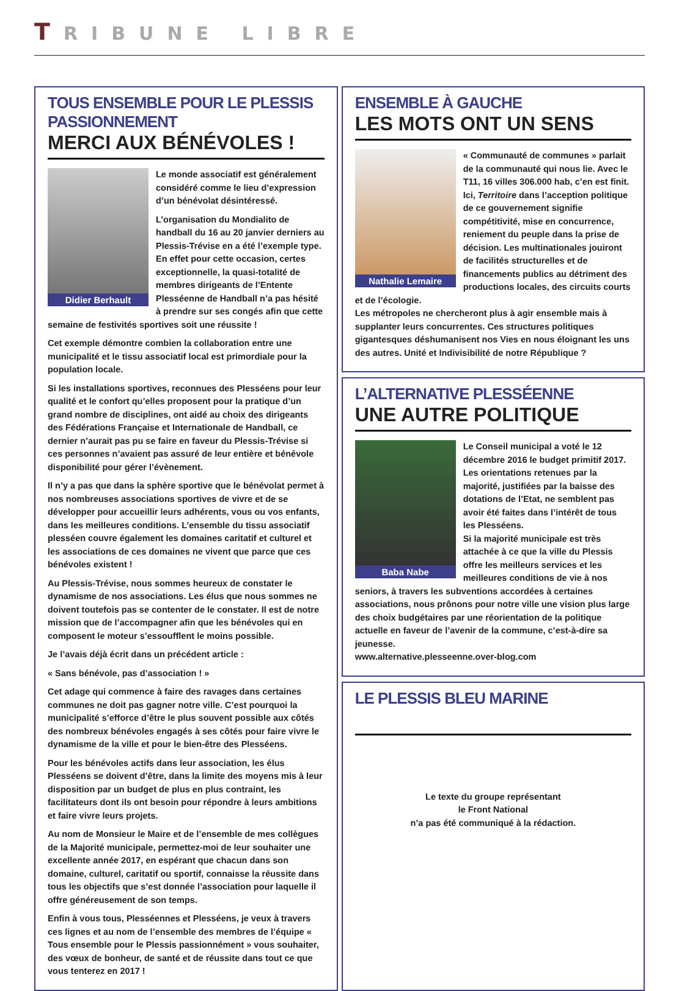TRIBUNE LIBRE
TOUS ENSEMBLE POUR LE PLESSIS PASSIONNEMENT
MERCI AUX BÉNÉVOLES !
Didier Berhault
Le monde associatif est généralement considéré comme le lieu d’expression d’un bénévolat désintéressé.
L’organisation du Mondialito de handball du 16 au 20 janvier derniers au Plessis-Trévise en a été l’exemple type. En effet pour cette occasion, certes exceptionnelle, la quasi-totalité de membres dirigeants de l’Entente Plesséenne de Handball n’a pas hésité à prendre sur ses congés afin que cette semaine de festivités sportives soit une réussite !
Cet exemple démontre combien la collaboration entre une municipalité et le tissu associatif local est primordiale pour la population locale.
Si les installations sportives, reconnues des Plesséens pour leur qualité et le confort qu’elles proposent pour la pratique d’un grand nombre de disciplines, ont aidé au choix des dirigeants des Fédérations Française et Internationale de Handball, ce dernier n’aurait pas pu se faire en faveur du Plessis-Trévise si ces personnes n’avaient pas assuré de leur entière et bénévole disponibilité pour gérer l’évènement.
Il n’y a pas que dans la sphère sportive que le bénévolat permet à nos nombreuses associations sportives de vivre et de se développer pour accueillir leurs adhérents, vous ou vos enfants, dans les meilleures conditions. L’ensemble du tissu associatif plesséen couvre également les domaines caritatif et culturel et les associations de ces domaines ne vivent que parce que ces bénévoles existent !
Au Plessis-Trévise, nous sommes heureux de constater le dynamisme de nos associations. Les élus que nous sommes ne doivent toutefois pas se contenter de le constater. Il est de notre mission que de l’accompagner afin que les bénévoles qui en composent le moteur s’essoufflent le moins possible.
Je l’avais déjà écrit dans un précédent article :
« Sans bénévole, pas d’association ! »
Cet adage qui commence à faire des ravages dans certaines communes ne doit pas gagner notre ville. C’est pourquoi la municipalité s’efforce d’être le plus souvent possible aux côtés des nombreux bénévoles engagés à ses côtés pour faire vivre le dynamisme de la ville et pour le bien-être des Plesséens.
Pour les bénévoles actifs dans leur association, les élus Plesséens se doivent d’être, dans la limite des moyens mis à leur disposition par un budget de plus en plus contraint, les facilitateurs dont ils ont besoin pour répondre à leurs ambitions et faire vivre leurs projets.
Au nom de Monsieur le Maire et de l’ensemble de mes collègues de la Majorité municipale, permettez-moi de leur souhaiter une excellente année 2017, en espérant que chacun dans son domaine, culturel, caritatif ou sportif, connaisse la réussite dans tous les objectifs que s’est donnée l’association pour laquelle il offre généreusement de son temps.
Enfin à vous tous, Plesséennes et Plesséens, je veux à travers ces lignes et au nom de l’ensemble des membres de l’équipe « Tous ensemble pour le Plessis passionnément » vous souhaiter, des vœux de bonheur, de santé et de réussite dans tout ce que vous tenterez en 2017 !
ENSEMBLE À GAUCHE
LES MOTS ONT UN SENS
Nathalie Lemaire
« Communauté de communes » parlait de la communauté qui nous lie. Avec le T11, 16 villes 306.000 hab, c’en est finit. Ici, Territoire dans l’acception politique de ce gouvernement signifie compétitivité, mise en concurrence, reniement du peuple dans la prise de décision. Les multinationales jouiront de facilités structurelles et de financements publics au détriment des productions locales, des circuits courts et de l’écologie.
Les métropoles ne chercheront plus à agir ensemble mais à supplanter leurs concurrentes. Ces structures politiques gigantesques déshumanisent nos Vies en nous éloignant les uns des autres. Unité et Indivisibilité de notre République ?
L’ALTERNATIVE PLESSÉENNE
UNE AUTRE POLITIQUE
Baba Nabe
Le Conseil municipal a voté le 12 décembre 2016 le budget primitif 2017. Les orientations retenues par la majorité, justifiées par la baisse des dotations de l’Etat, ne semblent pas avoir été faites dans l’intérêt de tous les Plesséens.
Si la majorité municipale est très attachée à ce que la ville du Plessis offre les meilleurs services et les meilleures conditions de vie à nos seniors, à travers les subventions accordées à certaines associations, nous prônons pour notre ville une vision plus large des choix budgétaires par une réorientation de la politique actuelle en faveur de l’avenir de la commune, c’est-à-dire sa jeunesse.
www.alternative.plesseenne.over-blog.com
LE PLESSIS BLEU MARINE
Le texte du groupe représentant
le Front National
n’a pas été communiqué à la rédaction.